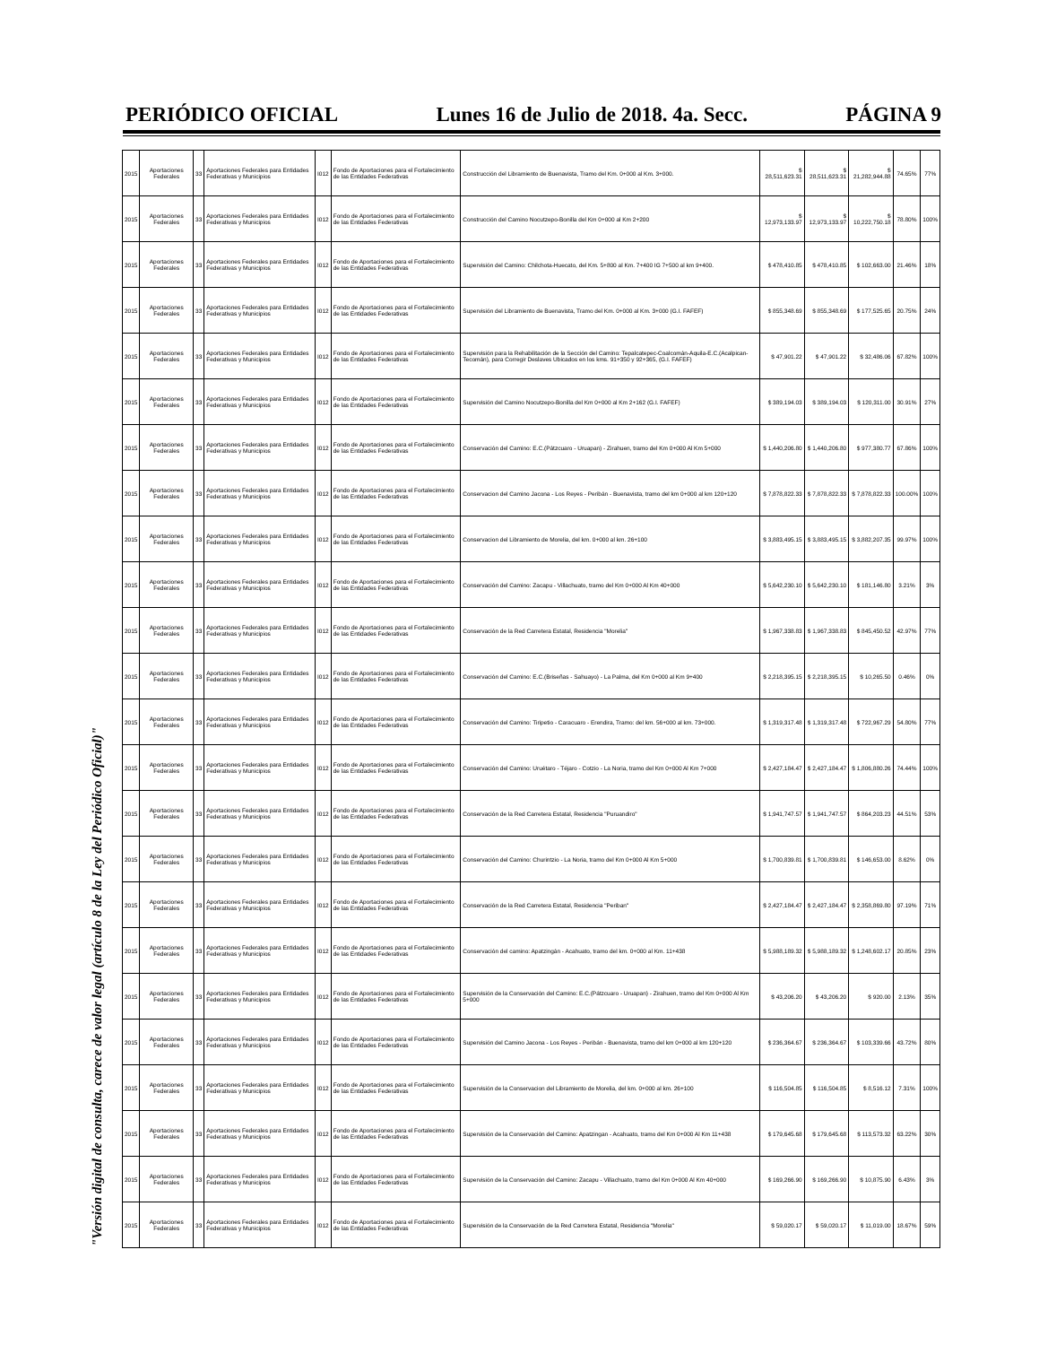PERIÓDICO OFICIAL Lunes 16 de Julio de 2018. 4a. Secc. PÁGINA 9
"Versión digital de consulta, carece de valor legal (artículo 8 de la Ley del Periódico Oficial)"
| 2015 | Aportaciones Federales | 33 | Aportaciones Federales para Entidades Federativas y Municipios | I012 | Fondo de Aportaciones para el Fortalecimiento de las Entidades Federativas | Construcción del Libramiento de Buenavista, Tramo del Km. 0+000 al Km. 3+000. | $ 28,511,623.31 | $ 28,511,623.31 | $ 21,282,944.88 | 74.65% | 77% |
| 2015 | Aportaciones Federales | 33 | Aportaciones Federales para Entidades Federativas y Municipios | I012 | Fondo de Aportaciones para el Fortalecimiento de las Entidades Federativas | Construcción del Camino Nocutzepo-Bonilla del Km 0+000 al Km 2+200 | $ 12,973,133.97 | $ 12,973,133.97 | $ 10,222,750.18 | 78.80% | 100% |
| 2015 | Aportaciones Federales | 33 | Aportaciones Federales para Entidades Federativas y Municipios | I012 | Fondo de Aportaciones para el Fortalecimiento de las Entidades Federativas | Supervisión del Camino: Chilchota-Huecato, del Km. 5+800 al Km. 7+400 IG 7+500 al km 9+400. | $ 478,410.85 | $ 478,410.85 | $ 102,663.00 | 21.46% | 18% |
| 2015 | Aportaciones Federales | 33 | Aportaciones Federales para Entidades Federativas y Municipios | I012 | Fondo de Aportaciones para el Fortalecimiento de las Entidades Federativas | Supervisión del Libramiento de Buenavista, Tramo del Km. 0+000 al Km. 3+000 (G.I. FAFEF) | $ 855,348.69 | $ 855,348.69 | $ 177,525.65 | 20.75% | 24% |
| 2015 | Aportaciones Federales | 33 | Aportaciones Federales para Entidades Federativas y Municipios | I012 | Fondo de Aportaciones para el Fortalecimiento de las Entidades Federativas | Supervisión para la Rehabilitación de la Sección del Camino: Tepalcatepec-Coalcomán-Aquila-E.C.(Acalpican-Tecomán), para Corregir Deslaves Ubicados en los kms. 91+350 y 92+365, (G.I. FAFEF) | $ 47,901.22 | $ 47,901.22 | $ 32,486.06 | 67.82% | 100% |
| 2015 | Aportaciones Federales | 33 | Aportaciones Federales para Entidades Federativas y Municipios | I012 | Fondo de Aportaciones para el Fortalecimiento de las Entidades Federativas | Supervisión del Camino Nocutzepo-Bonilla del Km 0+000 al Km 2+162 (G.I. FAFEF) | $ 389,194.03 | $ 389,194.03 | $ 120,311.00 | 30.91% | 27% |
| 2015 | Aportaciones Federales | 33 | Aportaciones Federales para Entidades Federativas y Municipios | I012 | Fondo de Aportaciones para el Fortalecimiento de las Entidades Federativas | Conservación del Camino: E.C.(Pátzcuaro - Uruapan) - Zirahuen, tramo del Km 0+000 Al Km 5+000 | $ 1,440,206.80 | $ 1,440,206.80 | $ 977,380.77 | 67.86% | 100% |
| 2015 | Aportaciones Federales | 33 | Aportaciones Federales para Entidades Federativas y Municipios | I012 | Fondo de Aportaciones para el Fortalecimiento de las Entidades Federativas | Conservacion del Camino Jacona - Los Reyes - Peribán - Buenavista, tramo del km 0+000 al km 120+120 | $ 7,878,822.33 | $ 7,878,822.33 | $ 7,878,822.33 | 100.00% | 100% |
| 2015 | Aportaciones Federales | 33 | Aportaciones Federales para Entidades Federativas y Municipios | I012 | Fondo de Aportaciones para el Fortalecimiento de las Entidades Federativas | Conservacion del Libramiento de Morelia, del km. 0+000 al km. 26+100 | $ 3,883,495.15 | $ 3,883,495.15 | $ 3,882,207.35 | 99.97% | 100% |
| 2015 | Aportaciones Federales | 33 | Aportaciones Federales para Entidades Federativas y Municipios | I012 | Fondo de Aportaciones para el Fortalecimiento de las Entidades Federativas | Conservación del Camino: Zacapu - Villachuato, tramo del Km 0+000 Al Km 40+000 | $ 5,642,230.10 | $ 5,642,230.10 | $ 181,146.80 | 3.21% | 3% |
| 2015 | Aportaciones Federales | 33 | Aportaciones Federales para Entidades Federativas y Municipios | I012 | Fondo de Aportaciones para el Fortalecimiento de las Entidades Federativas | Conservación de la Red Carretera Estatal, Residencia "Morelia" | $ 1,967,338.83 | $ 1,967,338.83 | $ 845,450.52 | 42.97% | 77% |
| 2015 | Aportaciones Federales | 33 | Aportaciones Federales para Entidades Federativas y Municipios | I012 | Fondo de Aportaciones para el Fortalecimiento de las Entidades Federativas | Conservación del Camino: E.C.(Briseñas - Sahuayo) - La Palma, del Km 0+000 al Km 9+400 | $ 2,218,395.15 | $ 2,218,395.15 | $ 10,265.50 | 0.46% | 0% |
| 2015 | Aportaciones Federales | 33 | Aportaciones Federales para Entidades Federativas y Municipios | I012 | Fondo de Aportaciones para el Fortalecimiento de las Entidades Federativas | Conservación del Camino: Tiripetio - Caracuaro - Erendira, Tramo: del km. 56+000 al km. 73+000. | $ 1,319,317.48 | $ 1,319,317.48 | $ 722,967.29 | 54.80% | 77% |
| 2015 | Aportaciones Federales | 33 | Aportaciones Federales para Entidades Federativas y Municipios | I012 | Fondo de Aportaciones para el Fortalecimiento de las Entidades Federativas | Conservación del Camino: Uruétaro - Téjaro - Cotzio - La Noria, tramo del Km 0+000 Al Km 7+000 | $ 2,427,184.47 | $ 2,427,184.47 | $ 1,806,880.26 | 74.44% | 100% |
| 2015 | Aportaciones Federales | 33 | Aportaciones Federales para Entidades Federativas y Municipios | I012 | Fondo de Aportaciones para el Fortalecimiento de las Entidades Federativas | Conservación de la Red Carretera Estatal, Residencia "Puruandiro" | $ 1,941,747.57 | $ 1,941,747.57 | $ 864,203.23 | 44.51% | 53% |
| 2015 | Aportaciones Federales | 33 | Aportaciones Federales para Entidades Federativas y Municipios | I012 | Fondo de Aportaciones para el Fortalecimiento de las Entidades Federativas | Conservación del Camino: Churintzio - La Noria, tramo del Km 0+000 Al Km 5+000 | $ 1,700,839.81 | $ 1,700,839.81 | $ 146,653.00 | 8.62% | 0% |
| 2015 | Aportaciones Federales | 33 | Aportaciones Federales para Entidades Federativas y Municipios | I012 | Fondo de Aportaciones para el Fortalecimiento de las Entidades Federativas | Conservación de la Red Carretera Estatal, Residencia "Periban" | $ 2,427,184.47 | $ 2,427,184.47 | $ 2,358,869.80 | 97.19% | 71% |
| 2015 | Aportaciones Federales | 33 | Aportaciones Federales para Entidades Federativas y Municipios | I012 | Fondo de Aportaciones para el Fortalecimiento de las Entidades Federativas | Conservación del camino: Apatzingán - Acahuato, tramo del km. 0+000 al Km. 11+438 | $ 5,988,189.32 | $ 5,988,189.32 | $ 1,248,602.17 | 20.85% | 23% |
| 2015 | Aportaciones Federales | 33 | Aportaciones Federales para Entidades Federativas y Municipios | I012 | Fondo de Aportaciones para el Fortalecimiento de las Entidades Federativas | Supervisión de la Conservación del Camino: E.C.(Pátzcuaro - Uruapan) - Zirahuen, tramo del Km 0+000 Al Km 5+000 | $ 43,206.20 | $ 43,206.20 | $ 920.00 | 2.13% | 35% |
| 2015 | Aportaciones Federales | 33 | Aportaciones Federales para Entidades Federativas y Municipios | I012 | Fondo de Aportaciones para el Fortalecimiento de las Entidades Federativas | Supervisión del Camino Jacona - Los Reyes - Peribán - Buenavista, tramo del km 0+000 al km 120+120 | $ 236,364.67 | $ 236,364.67 | $ 103,339.66 | 43.72% | 80% |
| 2015 | Aportaciones Federales | 33 | Aportaciones Federales para Entidades Federativas y Municipios | I012 | Fondo de Aportaciones para el Fortalecimiento de las Entidades Federativas | Supervisión de la Conservacion del Libramiento de Morelia, del km. 0+000 al km. 26+100 | $ 116,504.85 | $ 116,504.85 | $ 8,516.12 | 7.31% | 100% |
| 2015 | Aportaciones Federales | 33 | Aportaciones Federales para Entidades Federativas y Municipios | I012 | Fondo de Aportaciones para el Fortalecimiento de las Entidades Federativas | Supervisión de la Conservación del Camino: Apatzingan - Acahuato, tramo del Km 0+000 Al Km 11+438 | $ 179,645.68 | $ 179,645.68 | $ 113,573.32 | 63.22% | 30% |
| 2015 | Aportaciones Federales | 33 | Aportaciones Federales para Entidades Federativas y Municipios | I012 | Fondo de Aportaciones para el Fortalecimiento de las Entidades Federativas | Supervisión de la Conservación del Camino: Zacapu - Villachuato, tramo del Km 0+000 Al Km 40+000 | $ 169,266.90 | $ 169,266.90 | $ 10,875.90 | 6.43% | 3% |
| 2015 | Aportaciones Federales | 33 | Aportaciones Federales para Entidades Federativas y Municipios | I012 | Fondo de Aportaciones para el Fortalecimiento de las Entidades Federativas | Supervisión de la Conservación de la Red Carretera Estatal, Residencia "Morelia" | $ 59,020.17 | $ 59,020.17 | $ 11,019.00 | 18.67% | 59% |